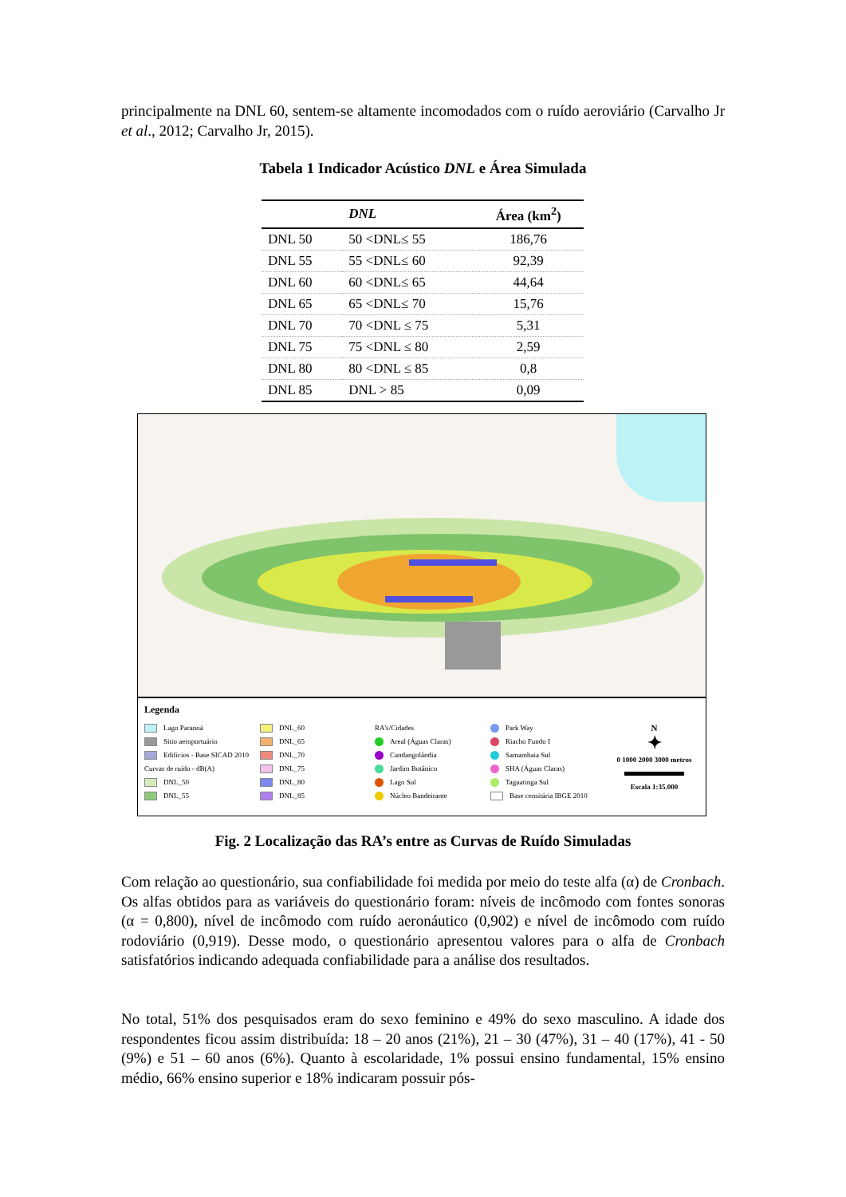principalmente na DNL 60, sentem-se altamente incomodados com o ruído aeroviário (Carvalho Jr et al., 2012; Carvalho Jr, 2015).
Tabela 1 Indicador Acústico DNL e Área Simulada
| | DNL | Área (km<sup>2</sup>) |
| --- | --- | --- |
| DNL 50 | 50 <DNL≤ 55 | 186,76 |
| DNL 55 | 55 <DNL≤ 60 | 92,39 |
| DNL 60 | 60 <DNL≤ 65 | 44,64 |
| DNL 65 | 65 <DNL≤ 70 | 15,76 |
| DNL 70 | 70 <DNL ≤ 75 | 5,31 |
| DNL 75 | 75 <DNL ≤ 80 | 2,59 |
| DNL 80 | 80 <DNL ≤ 85 | 0,8 |
| DNL 85 | DNL > 85 | 0,09 |
Legenda
Lago Paranoá
Sitio aeroportuário
Edificios - Base SICAD 2010
Curvas de ruído - dB(A)
DNL_50
DNL_55
DNL_60
DNL_65
DNL_70
DNL_75
DNL_80
DNL_85
RA's/Cidades
Areal (Águas Claras)
Candangolândia
Jardim Botânico
Lago Sul
Núcleo Bandeirante
Park Way
Riacho Fundo I
Samambaia Sul
SHA (Águas Claras)
Taguatinga Sul
Base censitária IBGE 2010
N
✦
0 1000 2000 3000 metros
Escala 1:35.000
Fig. 2 Localização das RA’s entre as Curvas de Ruído Simuladas
Com relação ao questionário, sua confiabilidade foi medida por meio do teste alfa (α) de Cronbach. Os alfas obtidos para as variáveis do questionário foram: níveis de incômodo com fontes sonoras (α = 0,800), nível de incômodo com ruído aeronáutico (0,902) e nível de incômodo com ruído rodoviário (0,919). Desse modo, o questionário apresentou valores para o alfa de Cronbach satisfatórios indicando adequada confiabilidade para a análise dos resultados.
No total, 51% dos pesquisados eram do sexo feminino e 49% do sexo masculino. A idade dos respondentes ficou assim distribuída: 18 – 20 anos (21%), 21 – 30 (47%), 31 – 40 (17%), 41 - 50 (9%) e 51 – 60 anos (6%). Quanto à escolaridade, 1% possui ensino fundamental, 15% ensino médio, 66% ensino superior e 18% indicaram possuir pós-